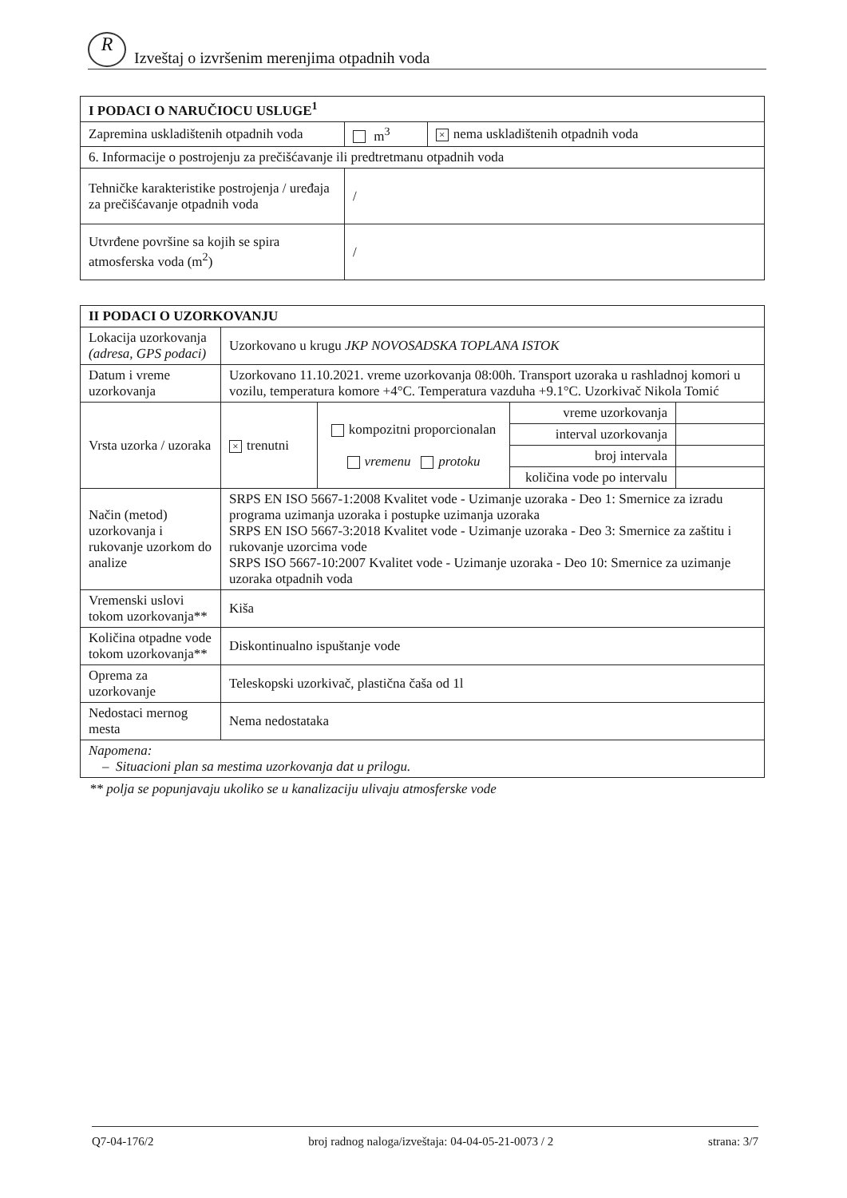R Izveštaj o izvršenim merenjima otpadnih voda
| I PODACI O NARUČIOCU USLUGE<sup>1</sup> | | |
| --- | --- | --- |
| Zapremina uskladištenih otpadnih voda | m<sup>3</sup> | × nema uskladištenih otpadnih voda |
| 6. Informacije o postrojenju za prečišćavanje ili predtretmanu otpadnih voda | | |
| Tehničke karakteristike postrojenja / uređaja za prečišćavanje otpadnih voda | / | |
| Utvrđene površine sa kojih se spira atmosferska voda (m<sup>2</sup>) | / | |
| II PODACI O UZORKOVANJU | | | | |
| --- | --- | --- | --- | --- |
| Lokacija uzorkovanja (adresa, GPS podaci) | Uzorkovano u krugu JKP NOVOSADSKA TOPLANA ISTOK | | | |
| Datum i vreme uzorkovanja | Uzorkovano 11.10.2021. vreme uzorkovanja 08:00h. Transport uzoraka u rashladnoj komori u vozilu, temperatura komore +4°C. Temperatura vazduha +9.1°C. Uzorkivač Nikola Tomić | | | |
| Vrsta uzorka / uzoraka | × trenutni | kompozitni proporcionalan vremenu protoku | vreme uzorkovanja | |
| | | | interval uzorkovanja | |
| | | | broj intervala | |
| | | | količina vode po intervalu | |
| Način (metod) uzorkovanja i rukovanje uzorkom do analize | SRPS EN ISO 5667-1:2008 Kvalitet vode - Uzimanje uzoraka - Deo 1: Smernice za izradu programa uzimanja uzoraka i postupke uzimanja uzoraka SRPS EN ISO 5667-3:2018 Kvalitet vode - Uzimanje uzoraka - Deo 3: Smernice za zaštitu i rukovanje uzorcima vode SRPS ISO 5667-10:2007 Kvalitet vode - Uzimanje uzoraka - Deo 10: Smernice za uzimanje uzoraka otpadnih voda | | | |
| Vremenski uslovi tokom uzorkovanja** | Kiša | | | |
| Količina otpadne vode tokom uzorkovanja** | Diskontinualno ispuštanje vode | | | |
| Oprema za uzorkovanje | Teleskopski uzorkivač, plastična čaša od 1l | | | |
| Nedostaci mernog mesta | Nema nedostataka | | | |
| Napomena: – Situacioni plan sa mestima uzorkovanja dat u prilogu. | | | | |
** polja se popunjavaju ukoliko se u kanalizaciju ulivaju atmosferske vode
Q7-04-176/2 broj radnog naloga/izveštaja: 04-04-05-21-0073 / 2 strana: 3/7